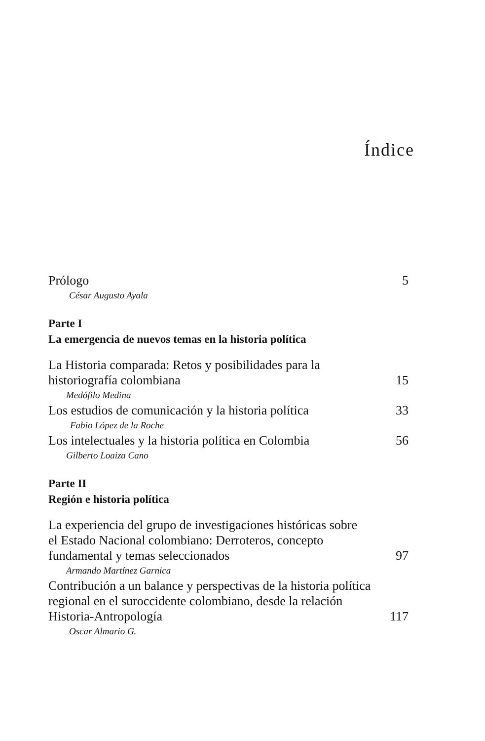Índice
Prólogo 5
César Augusto Ayala
Parte I
La emergencia de nuevos temas en la historia política
La Historia comparada: Retos y posibilidades para la
historiografía colombiana 15
Medófilo Medina
Los estudios de comunicación y la historia política 33
Fabio López de la Roche
Los intelectuales y la historia política en Colombia 56
Gilberto Loaiza Cano
Parte II
Región e historia política
La experiencia del grupo de investigaciones históricas sobre
el Estado Nacional colombiano: Derroteros, concepto
fundamental y temas seleccionados 97
Armando Martínez Garnica
Contribución a un balance y perspectivas de la historia política
regional en el suroccidente colombiano, desde la relación
Historia-Antropología 117
Oscar Almario G.